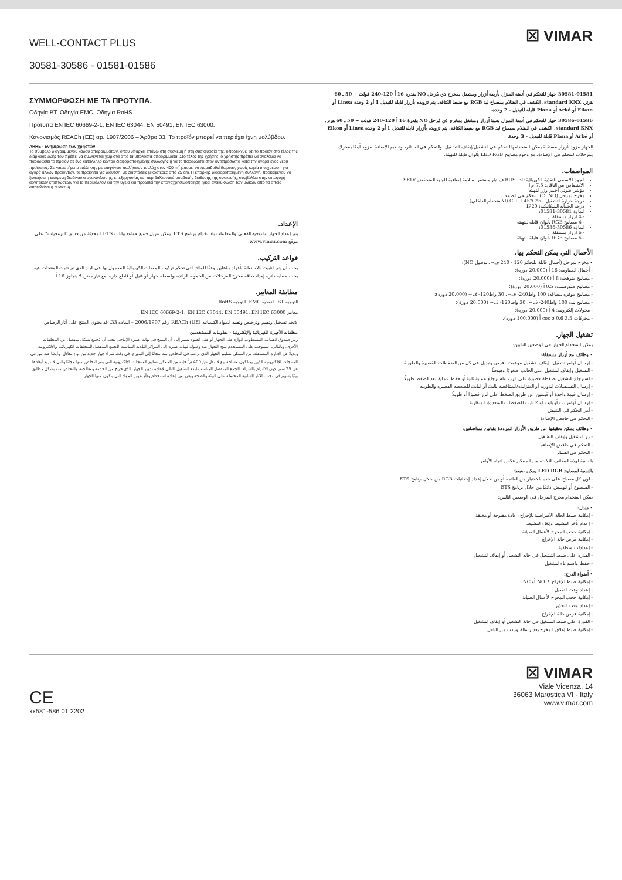WELL-CONTACT PLUS
30581-30586 - 01581-01586
☒ VIMAR
ΣΥΜΜΟΡΦΩΣΗ ΜΕ ΤΑ ΠΡΟΤΥΠΑ.
Οδηγία BT. Οδηγία EMC. Οδηγία RoHS.
Πρότυπα EN IEC 60669-2-1, EN IEC 63044, EN 50491, EN IEC 63000.
Κανονισμός REACh (ΕΕ) αρ. 1907/2006 – Άρθρο 33. Το προϊόν μπορεί να περιέχει ίχνη μολύβδου.
ΑΗΗΕ - Ενημέρωση των χρηστών
Το σύμβολο διαγραμμένου κάδου απορριμμάτων, όπου υπάρχει επάνω στη συσκευή ή στη συσκευασία της, υποδεικνύει ότι το προϊόν στο τέλος της διάρκειας ζωής του πρέπει να συλλέγεται χωριστά από τα υπόλοιπα απορρίμματα. Στο τέλος της χρήσης, ο χρήστης πρέπει να αναλάβει να παραδώσει το προϊόν σε ένα κατάλληλο κέντρο διαφοροποιημένης συλλογής ή να το παραδώσει στον αντιπρόσωπο κατά την αγορά ενός νέου προϊόντος. Σε καταστήματα πώλησης με επιφάνεια πωλήσεων τουλάχιστον 400 m<sup>2</sup> μπορεί να παραδοθεί δωρεάν, χωρίς καμία υποχρέωση για αγορά άλλων προϊόντων, τα προϊόντα για διάθεση, με διαστάσεις μικρότερες από 25 cm. Η επαρκής διαφοροποιημένη συλλογή, προκειμένου να ξεκινήσει η επόμενη διαδικασία ανακύκλωσης, επεξεργασίας και περιβαλλοντικά συμβατής διάθεσης της συσκευής, συμβάλλει στην αποφυγή αρνητικών επιπτώσεων για το περιβάλλον και την υγεία και προωθεί την επαναχρησιμοποίηση ή/και ανακύκλωση των υλικών από τα οποία αποτελείται η συσκευή.
الإعداد.
يتم إعداد الجهاز والتوجيه الفعلي والمعلمات باستخدام برنامج ETS. يمكن تنزيل جميع قواعد بيانات ETS المحدثة من قسم "البرمجيات" على موقع www.vimar.com.
قواعد التركيب.
يجب أن يتم التثبيت بالاستعانة بأفراد مؤهلين وفقًا للوائح التي تحكم تركيب المعدات الكهربائية المعمول بها في البلد الذي تم تثبيت المنتجات فيه. يجب حماية دائرة إمداد طاقة مخرج المرحلات من الحمولة الزائدة بواسطة جهاز أو فتيل أو قاطع دارة، مع تيار مقنن لا يتجاوز 16 أ.
مطابقة المعايير.
التوجيه BT. التوجيه EMC. التوجيه RoHS.
معايير EN IEC 60669-2-1، EN IEC 63044, EN 50491, EN IEC 63000.
لائحة تسجيل وتقييم وترخيص وتقييد المواد الكيميائية (REACh (UE رقم 2006/1907 – المادة 33. قد يحتوي المنتج على آثار الرصاص.
مخلفات الأجهزة الكهربائية والإلكترونية - معلومات للمستخدمين
رمز صندوق القمامة المشطوب الوارد على الجهاز أو على العبوة يشير إلى أن المنتج في نهاية عمره الإنتاجي يجب أن يُجمع بشكل منفصل عن المخلفات الأخرى. وبالتالي، سيتوجب على المستخدم منح الجهاز عند وصوله لنهاية عمره إلى المراكز البلدية المناسبة للجمع المنفصل للمخلفات الكهربائية والإلكترونية. وبديلًا عن الإدارة المستقلة، من الممكن تسليم الجهاز الذي ترغب في التخلص منه مجانًا إلى الموزع، في وقت شراء جهاز جديد من نوع معادل. وأيضًا عند موزعي المنتجات الإلكترونية الذين يمتلكون مساحة بيع لا تقل عن 400 م<sup>2</sup> فإنه من الممكن تسليم المنتجات الإلكترونية التي يتم التخلص منها مجانًا والتي لا تزيد أبعادها عن 25 سم، دون الالتزام بالشراء. الجمع المنفصل المناسب لبدء التشغيل التالي لإعادة تدوير الجهاز الذي خرج من الخدمة ومعالجته والتخلص منه بشكل مطابق بيئيًا يسهم في تجنب الآثار السلبية المحتملة على البيئة والصحة ويعزز من إعادة استخدام و/أو تدوير المواد التي يتكون منها الجهاز.
30581-01581 جهاز للتحكم في أتمتة المنزل بأربعة أزرار ومشغل بمخرج ذي مُرحل NO بقدرة 16 أ 120-240 فولت ~ 50 ـ 60 هرتز، standard KNX، الكشف في الظلام بمصباح ليد RGB مع ضبط الكثافة، يتم تزويده بأزرار قابلة للتبديل 1 أو 2 وحدة Linea أو Eikon أو Arké أو Plana قابلة للتبديل - 2 وحدة.
30586-01586 جهاز للتحكم في أتمتة المنزل بستة أزرار ومشغل بمخرج ذي مُرحل NO بقدرة 16 أ 120-240 فولت ~ 50 ـ 60 هرتز، standard KNX، الكشف في الظلام بمصباح ليد RGB مع ضبط الكثافة، يتم تزويده بأزرار قابلة للتبديل 1 أو 2 وحدة Linea أو Eikon أو Arké أو Plana قابلة للتبديل - 3 وحدة.
الجهاز مزود بأزرار مستقلة يمكن استخدامها للتحكم في التشغيل/إيقاف التشغيل، والتحكم في الستائر، وتنظيم الإضاءة. مزود أيضًا بمحرك بمرحلات للتحكم في الإضاءة، مع وجود مصابيح LED RGB بألوان قابلة للتهيئة.
المواصفات.
الجهد الاسمي للتغذية الكهربائية BUS: 30 ف تيار مستمر. سلامة إضافية للجهد المنخفض SELV
الامتصاص من الناقل: 7.5 م أ
مؤشر ضوئي أحمر وزر التهيئة
مخرج بمرحل (C، NO) للتحكم في الضوء
درجة حرارة التشغيل: -5°C ÷ +45°C (الاستخدام الداخلي)
درجة الحماية الميكانيكية: IP20
المادة 30581-01581:
- 4 أزرار مستقلة
- 4 مصابيح RGB بألوان قابلة للتهيئة
المادة 30586-01586:
- 6 أزرار مستقلة
- 6 مصابيح RGB بألوان قابلة للتهيئة
الأحمال التي يمكن التحكم بها.
• مخرج بمرحل (أحمال قابلة للتحكم 120 - 240 ف~، توصيل NO):
- أحمال المقاومة: 16 أ (20.000 دورة)؛
- مصابيح متوهجة: 8 أ (20.000 دورة)؛
- مصابيح فلورسنت: 0.5 أ (20.000 دورة)؛
- مصابيح موفرة للطاقة: 100 واط240- ف~، 30 واط120- ف~ (20.000 دورة)؛
- مصابيح ليد: 100 واط240- ف~، 30 واط120- ف~ (20.000 دورة)؛
- محولات إلكترونية: 4 أ (20.000 دورة)؛
- محركات 3,5 cos ø 0,6 أ (100.000 دورة).
تشغيل الجهاز.
يمكن استخدام الجهاز في الوضعين التاليين:
• وظائف مع أزرار مستقلة:
- إرسال أوامر تشغيل، إيقاف، تشغيل موقوت، فرض وتبديل في كل من الضغطات القصيرة والطويلة
- التشغيل وإيقاف التشغيل على الجانب صعودًا وهبوطًا
- استرجاع التشغيل بضغطة قصيرة على الزر، واسترجاع عملية ثانية أو حفظ عملية بعد الضغط طويلًا
- إرسال التسلسلات الدورية أو المتزايدة/المتناقصة بالبت أو البايت للضغطة القصيرة والطويلة
- إرسال قيمة واحدة أو قيمتين عن طريق الضغط على الزر قصيرًا أو طويلًا
- إرسال أوامر بت أو بايت أو 2 بايت للضغطات المتعددة المتقاربة
- أمر التحكم في الشيش
- التحكم في خافض الإضاءة
• وظائف يمكن تحقيقها عن طريق الأزرار المزودة بقناتين متواصلتين:
- زر التشغيل وإيقاف التشغيل
- التحكم في خافض الإضاءة
- التحكم في الستائر
بالنسبة لهذه الوظائف الثلاث، من الممكن عكس اتجاه الأوامر.
بالنسبة لمصابيح LED RGB يمكن ضبط:
- لون كل مصباح على حدة بالاختيار من القائمة أو من خلال إعداد إحداثيات RGB من خلال برنامج ETS
- السطوع أو الوميض دائمًا من خلال برنامج ETS
يمكن استخدام مخرج المرحل في الوضعين التاليين:
• مبدل:
- إمكانية ضبط الحالة الافتراضية للإخراج: عادة مفتوحة أو مغلقة
- إعداد تأخر التنشيط وإلغاء التنشيط
- إمكانية حجب المخرج لأعمال الصيانة
- إمكانية فرض حالة الإخراج
- إعدادات منطقية
- القدرة على ضبط التشغيل في حالة التشغيل أو إيقاف التشغيل
- حفظ واستدعاء التشغيل
• أضواء الدرج:
- إمكانية ضبط الإخراج كـ NO أو NC
- إعداد وقت التفعيل
- إمكانية حجب المخرج لأعمال الصيانة
- إعداد وقت التحذير
- إمكانية فرض حالة الإخراج
- القدرة على ضبط التشغيل في حالة التشغيل أو إيقاف التشغيل
- إمكانية ضبط إغلاق المخرج بعد رسالة وردت من الناقل
CE
xx581-586 01 2202
☒ VIMAR
Viale Vicenza, 14
36063 Marostica VI - Italy
www.vimar.com